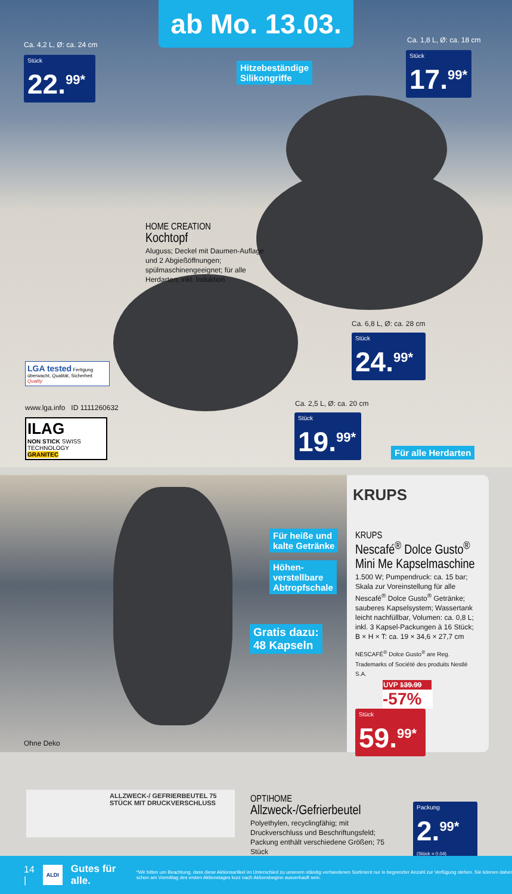ab Mo. 13.03.
Ca. 4,2 L, Ø: ca. 24 cm
Stück
22.<sup>99*</sup>
Hitzebeständige
Silikongriffe
Ca. 1,8 L, Ø: ca. 18 cm
Stück
17.<sup>99*</sup>
HOME CREATION
Kochtopf
Aluguss; Deckel mit Daumen-Auflage und 2 Abgießöffnungen; spülmaschinengeeignet; für alle Herdarten, inkl. Induktion
Ca. 6,8 L, Ø: ca. 28 cm
Stück
24.<sup>99*</sup>
LGA tested Fertigung überwacht, Qualität, Sicherheit Quality
www.lga.info ID 1111260632
ILAG
NON STICK SWISS TECHNOLOGY
GRANITEC
Ca. 2,5 L, Ø: ca. 20 cm
Stück
19.<sup>99*</sup>
Für alle Herdarten
Für heiße und
kalte Getränke
Höhen-
verstellbare
Abtropfschale
Gratis dazu:
48 Kapseln
Ohne Deko
KRUPS
KRUPS
Nescafé<sup>®</sup> Dolce Gusto<sup>®</sup> Mini Me Kapselmaschine
1.500 W; Pumpendruck: ca. 15 bar; Skala zur Voreinstellung für alle Nescafé<sup>®</sup> Dolce Gusto<sup>®</sup> Getränke; sauberes Kapselsystem; Wassertank leicht nachfüllbar, Volumen: ca. 0,8 L; inkl. 3 Kapsel-Packungen à 16 Stück; B × H × T: ca. 19 × 34,6 × 27,7 cm
NESCAFÉ<sup>®</sup> Dolce Gusto<sup>®</sup> are Reg. Trademarks of Société des produits Nestlé S.A.
UVP 139.99
-57%
Stück
59.<sup>99*</sup>
ALLZWECK-/ GEFRIERBEUTEL 75 STÜCK MIT DRUCKVERSCHLUSS
OPTIHOME
Allzweck-/Gefrierbeutel
Polyethylen, recyclingfähig; mit Druckverschluss und Beschriftungsfeld; Packung enthält verschiedene Größen; 75 Stück
Packung
2.<sup>99*</sup> (Stück = 0.04)
14 | ALDI Gutes für alle. *Wir bitten um Beachtung, dass diese Aktionsartikel im Unterschied zu unserem ständig vorhandenen Sortiment nur in begrenzter Anzahl zur Verfügung stehen. Sie können daher schon am Vormittag des ersten Aktionstages kurz nach Aktionsbeginn ausverkauft sein.